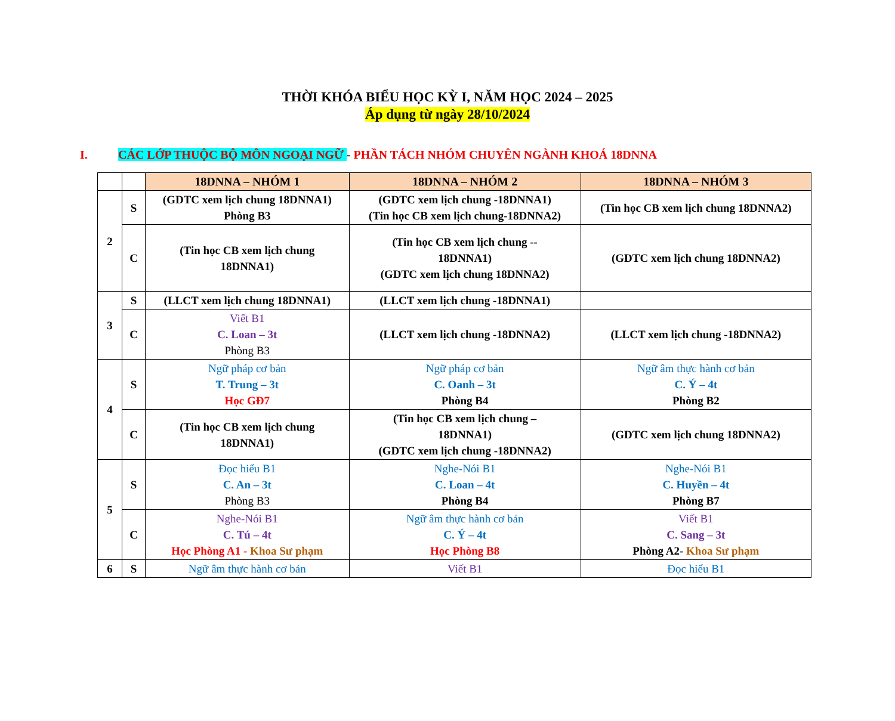THỜI KHÓA BIỂU HỌC KỲ I, NĂM HỌC 2024 – 2025
Áp dụng từ ngày 28/10/2024
I. CÁC LỚP THUỘC BỘ MÔN NGOẠI NGỮ - PHẦN TÁCH NHÓM CHUYÊN NGÀNH KHOÁ 18DNNA
| | | 18DNNA – NHÓM 1 | 18DNNA – NHÓM 2 | 18DNNA – NHÓM 3 |
| --- | --- | --- | --- | --- |
| 2 | S | (GDTC xem lịch chung 18DNNA1) Phòng B3 | (GDTC xem lịch chung -18DNNA1) (Tin học CB xem lịch chung-18DNNA2) | (Tin học CB xem lịch chung 18DNNA2) |
| | C | (Tin học CB xem lịch chung 18DNNA1) | (Tin học CB xem lịch chung -- 18DNNA1) (GDTC xem lịch chung 18DNNA2) | (GDTC xem lịch chung 18DNNA2) |
| 3 | S | (LLCT xem lịch chung 18DNNA1) | (LLCT xem lịch chung -18DNNA1) | |
| | C | Viết B1 C. Loan – 3t Phòng B3 | (LLCT xem lịch chung -18DNNA2) | (LLCT xem lịch chung -18DNNA2) |
| 4 | S | Ngữ pháp cơ bản T. Trung – 3t Học GĐ7 | Ngữ pháp cơ bản C. Oanh – 3t Phòng B4 | Ngữ âm thực hành cơ bản C. Ý – 4t Phòng B2 |
| | C | (Tin học CB xem lịch chung 18DNNA1) | (Tin học CB xem lịch chung – 18DNNA1) (GDTC xem lịch chung -18DNNA2) | (GDTC xem lịch chung 18DNNA2) |
| 5 | S | Đọc hiểu B1 C. An – 3t Phòng B3 | Nghe-Nói B1 C. Loan – 4t Phòng B4 | Nghe-Nói B1 C. Huyền – 4t Phòng B7 |
| | C | Nghe-Nói B1 C. Tú – 4t Học Phòng A1 - Khoa Sư phạm | Ngữ âm thực hành cơ bản C. Ý – 4t Học Phòng B8 | Viết B1 C. Sang – 3t Phòng A2- Khoa Sư phạm |
| 6 | S | Ngữ âm thực hành cơ bản | Viết B1 | Đọc hiểu B1 |